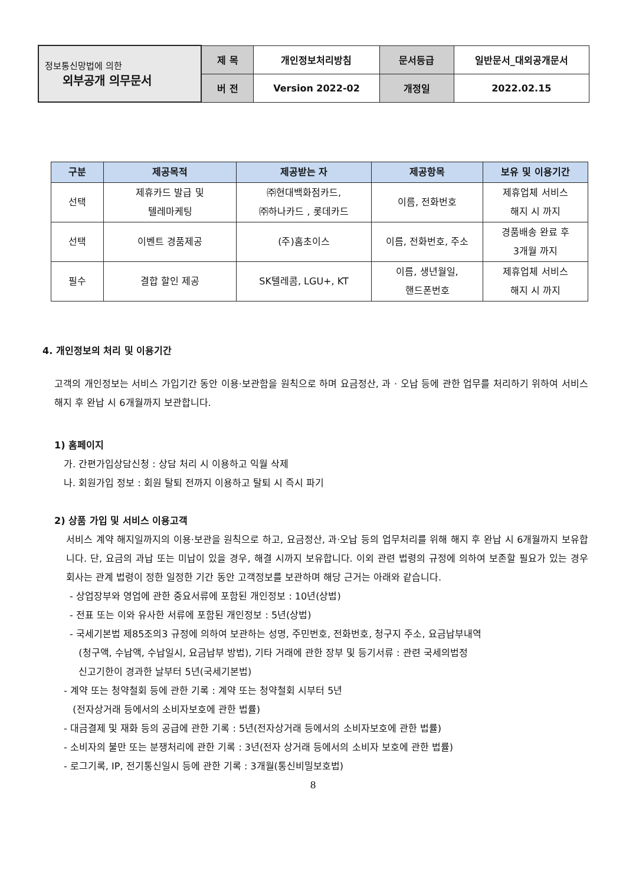| 정보통신망법에 의한 외부공개 의무문서 | 제 목 | 개인정보처리방침 | 문서등급 | 일반문서_대외공개문서 |
| | 버 전 | Version 2022-02 | 개정일 | 2022.02.15 |
| 구분 | 제공목적 | 제공받는 자 | 제공항목 | 보유 및 이용기간 |
| --- | --- | --- | --- | --- |
| 선택 | 제휴카드 발급 및 텔레마케팅 | ㈜현대백화점카드, ㈜하나카드 , 롯데카드 | 이름, 전화번호 | 제휴업체 서비스 해지 시 까지 |
| 선택 | 이벤트 경품제공 | (주)홈초이스 | 이름, 전화번호, 주소 | 경품배송 완료 후 3개월 까지 |
| 필수 | 결합 할인 제공 | SK텔레콤, LGU+, KT | 이름, 생년월일, 핸드폰번호 | 제휴업체 서비스 해지 시 까지 |
4. 개인정보의 처리 및 이용기간
고객의 개인정보는 서비스 가입기간 동안 이용·보관함을 원칙으로 하며 요금정산, 과 · 오납 등에 관한 업무를 처리하기 위하여 서비스 해지 후 완납 시 6개월까지 보관합니다.
1) 홈페이지
가. 간편가입상담신청 : 상담 처리 시 이용하고 익월 삭제
나. 회원가입 정보 : 회원 탈퇴 전까지 이용하고 탈퇴 시 즉시 파기
2) 상품 가입 및 서비스 이용고객
서비스 계약 해지일까지의 이용·보관을 원칙으로 하고, 요금정산, 과·오납 등의 업무처리를 위해 해지 후 완납 시 6개월까지 보유합니다. 단, 요금의 과납 또는 미납이 있을 경우, 해결 시까지 보유합니다. 이외 관련 법령의 규정에 의하여 보존할 필요가 있는 경우 회사는 관계 법령이 정한 일정한 기간 동안 고객정보를 보관하며 해당 근거는 아래와 같습니다.
- 상업장부와 영업에 관한 중요서류에 포함된 개인정보 : 10년(상법)
- 전표 또는 이와 유사한 서류에 포함된 개인정보 : 5년(상법)
- 국세기본법 제85조의3 규정에 의하여 보관하는 성명, 주민번호, 전화번호, 청구지 주소, 요금납부내역
(청구액, 수납액, 수납일시, 요금납부 방법), 기타 거래에 관한 장부 및 등기서류 : 관련 국세의법정
신고기한이 경과한 날부터 5년(국세기본법)
- 계약 또는 청약철회 등에 관한 기록 : 계약 또는 청약철회 시부터 5년
(전자상거래 등에서의 소비자보호에 관한 법률)
- 대금결제 및 재화 등의 공급에 관한 기록 : 5년(전자상거래 등에서의 소비자보호에 관한 법률)
- 소비자의 불만 또는 분쟁처리에 관한 기록 : 3년(전자 상거래 등에서의 소비자 보호에 관한 법률)
- 로그기록, IP, 전기통신일시 등에 관한 기록 : 3개월(통신비밀보호법)
8